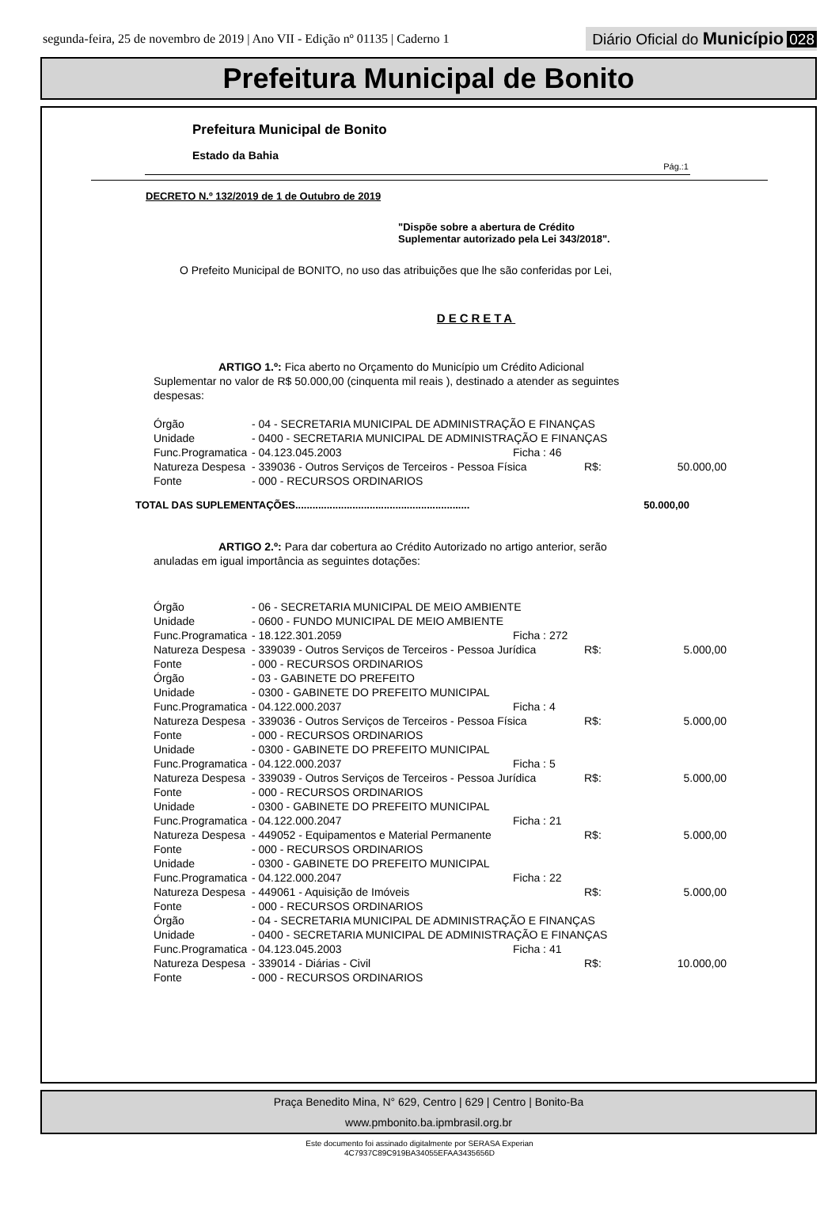segunda-feira, 25 de novembro de 2019 | Ano VII - Edição nº 01135 | Caderno 1
Diário Oficial do Município 028
Prefeitura Municipal de Bonito
Prefeitura Municipal de Bonito
Estado da Bahia
Pág.:1
DECRETO N.º 132/2019 de 1 de Outubro de 2019
"Dispõe sobre a abertura de Crédito
Suplementar autorizado pela Lei 343/2018".
O Prefeito Municipal de BONITO, no uso das atribuições que lhe são conferidas por Lei,
DECRETA
ARTIGO 1.º: Fica aberto no Orçamento do Município um Crédito Adicional Suplementar no valor de R$ 50.000,00 (cinquenta mil reais ), destinado a atender as seguintes despesas:
| Órgão | - 04 - SECRETARIA MUNICIPAL DE ADMINISTRAÇÃO E FINANÇAS | | | |
| Unidade | - 0400 - SECRETARIA MUNICIPAL DE ADMINISTRAÇÃO E FINANÇAS | | | |
| Func.Programatica | - 04.123.045.2003 | Ficha : 46 | | |
| Natureza Despesa | - 339036 - Outros Serviços de Terceiros - Pessoa Física | | R$: | 50.000,00 |
| Fonte | - 000 - RECURSOS ORDINARIOS | | | |
TOTAL DAS SUPLEMENTAÇÕES............................................................. 50.000,00
ARTIGO 2.º: Para dar cobertura ao Crédito Autorizado no artigo anterior, serão anuladas em igual importância as seguintes dotações:
| Órgão | - 06 - SECRETARIA MUNICIPAL DE MEIO AMBIENTE | | | |
| Unidade | - 0600 - FUNDO MUNICIPAL DE MEIO AMBIENTE | | | |
| Func.Programatica | - 18.122.301.2059 | Ficha : 272 | | |
| Natureza Despesa | - 339039 - Outros Serviços de Terceiros - Pessoa Jurídica | | R$: | 5.000,00 |
| Fonte | - 000 - RECURSOS ORDINARIOS | | | |
| Órgão | - 03 - GABINETE DO PREFEITO | | | |
| Unidade | - 0300 - GABINETE DO PREFEITO MUNICIPAL | | | |
| Func.Programatica | - 04.122.000.2037 | Ficha : 4 | | |
| Natureza Despesa | - 339036 - Outros Serviços de Terceiros - Pessoa Física | | R$: | 5.000,00 |
| Fonte | - 000 - RECURSOS ORDINARIOS | | | |
| Unidade | - 0300 - GABINETE DO PREFEITO MUNICIPAL | | | |
| Func.Programatica | - 04.122.000.2037 | Ficha : 5 | | |
| Natureza Despesa | - 339039 - Outros Serviços de Terceiros - Pessoa Jurídica | | R$: | 5.000,00 |
| Fonte | - 000 - RECURSOS ORDINARIOS | | | |
| Unidade | - 0300 - GABINETE DO PREFEITO MUNICIPAL | | | |
| Func.Programatica | - 04.122.000.2047 | Ficha : 21 | | |
| Natureza Despesa | - 449052 - Equipamentos e Material Permanente | | R$: | 5.000,00 |
| Fonte | - 000 - RECURSOS ORDINARIOS | | | |
| Unidade | - 0300 - GABINETE DO PREFEITO MUNICIPAL | | | |
| Func.Programatica | - 04.122.000.2047 | Ficha : 22 | | |
| Natureza Despesa | - 449061 - Aquisição de Imóveis | | R$: | 5.000,00 |
| Fonte | - 000 - RECURSOS ORDINARIOS | | | |
| Órgão | - 04 - SECRETARIA MUNICIPAL DE ADMINISTRAÇÃO E FINANÇAS | | | |
| Unidade | - 0400 - SECRETARIA MUNICIPAL DE ADMINISTRAÇÃO E FINANÇAS | | | |
| Func.Programatica | - 04.123.045.2003 | Ficha : 41 | | |
| Natureza Despesa | - 339014 - Diárias - Civil | | R$: | 10.000,00 |
| Fonte | - 000 - RECURSOS ORDINARIOS | | | |
Praça Benedito Mina, N° 629, Centro | 629 | Centro | Bonito-Ba
www.pmbonito.ba.ipmbrasil.org.br
Este documento foi assinado digitalmente por SERASA Experian
4C7937C89C919BA34055EFAA3435656D